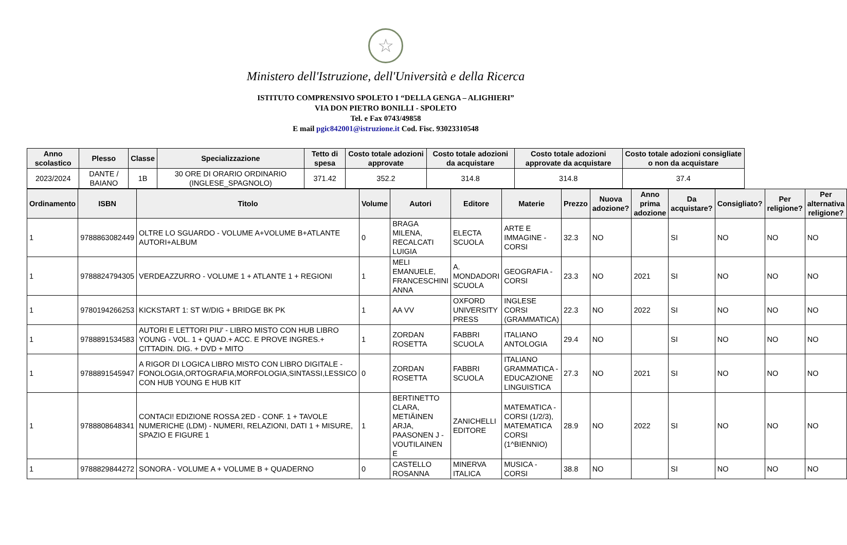☆
Ministero dell'Istruzione, dell'Università e della Ricerca
ISTITUTO COMPRENSIVO SPOLETO 1 “DELLA GENGA – ALIGHIERI”
VIA DON PIETRO BONILLI - SPOLETO
Tel. e Fax 0743/49858
E mail pgic842001@istruzione.it Cod. Fisc. 93023310548
| Anno scolastico | Plesso | Classe | Specializzazione | Tetto di spesa | Costo totale adozioni approvate | Costo totale adozioni da acquistare | Costo totale adozioni approvate da acquistare | Costo totale adozioni consigliate o non da acquistare |
| --- | --- | --- | --- | --- | --- | --- | --- | --- |
| 2023/2024 | DANTE / BAIANO | 1B | 30 ORE DI ORARIO ORDINARIO (INGLESE_SPAGNOLO) | 371.42 | 352.2 | 314.8 | 314.8 | 37.4 |
| Ordinamento | ISBN | Titolo | Volume | Autori | Editore | Materie | Prezzo | Nuova adozione? | Anno prima adozione | Da acquistare? | Consigliato? | Per religione? | Per alternativa religione? |
| --- | --- | --- | --- | --- | --- | --- | --- | --- | --- | --- | --- | --- | --- |
| 1 | 9788863082449 | OLTRE LO SGUARDO - VOLUME A+VOLUME B+ATLANTE AUTORI+ALBUM | 0 | BRAGA MILENA, RECALCATI LUIGIA | ELECTA SCUOLA | ARTE E IMMAGINE - CORSI | 32.3 | NO | | SI | NO | NO | NO |
| 1 | 9788824794305 | VERDEAZZURRO - VOLUME 1 + ATLANTE 1 + REGIONI | 1 | MELI EMANUELE, FRANCESCHINI ANNA | A. MONDADORI SCUOLA | GEOGRAFIA - CORSI | 23.3 | NO | 2021 | SI | NO | NO | NO |
| 1 | 9780194266253 | KICKSTART 1: ST W/DIG + BRIDGE BK PK | 1 | AA VV | OXFORD UNIVERSITY PRESS | INGLESE CORSI (GRAMMATICA) | 22.3 | NO | 2022 | SI | NO | NO | NO |
| 1 | 9788891534583 | AUTORI E LETTORI PIU' - LIBRO MISTO CON HUB LIBRO YOUNG - VOL. 1 + QUAD.+ ACC. E PROVE INGRES.+ CITTADIN. DIG. + DVD + MITO | 1 | ZORDAN ROSETTA | FABBRI SCUOLA | ITALIANO ANTOLOGIA | 29.4 | NO | | SI | NO | NO | NO |
| 1 | 9788891545947 | A RIGOR DI LOGICA LIBRO MISTO CON LIBRO DIGITALE - FONOLOGIA,ORTOGRAFIA,MORFOLOGIA,SINTASSI,LESSICO CON HUB YOUNG E HUB KIT | 0 | ZORDAN ROSETTA | FABBRI SCUOLA | ITALIANO GRAMMATICA - EDUCAZIONE LINGUISTICA | 27.3 | NO | 2021 | SI | NO | NO | NO |
| 1 | 9788808648341 | CONTACI! EDIZIONE ROSSA 2ED - CONF. 1 + TAVOLE NUMERICHE (LDM) - NUMERI, RELAZIONI, DATI 1 + MISURE, SPAZIO E FIGURE 1 | 1 | BERTINETTO CLARA, METIÄINEN ARJA, PAASONEN J - VOUTILAINEN E | ZANICHELLI EDITORE | MATEMATICA - CORSI (1/2/3), MATEMATICA CORSI (1^BIENNIO) | 28.9 | NO | 2022 | SI | NO | NO | NO |
| 1 | 9788829844272 | SONORA - VOLUME A + VOLUME B + QUADERNO | 0 | CASTELLO ROSANNA | MINERVA ITALICA | MUSICA - CORSI | 38.8 | NO | | SI | NO | NO | NO |